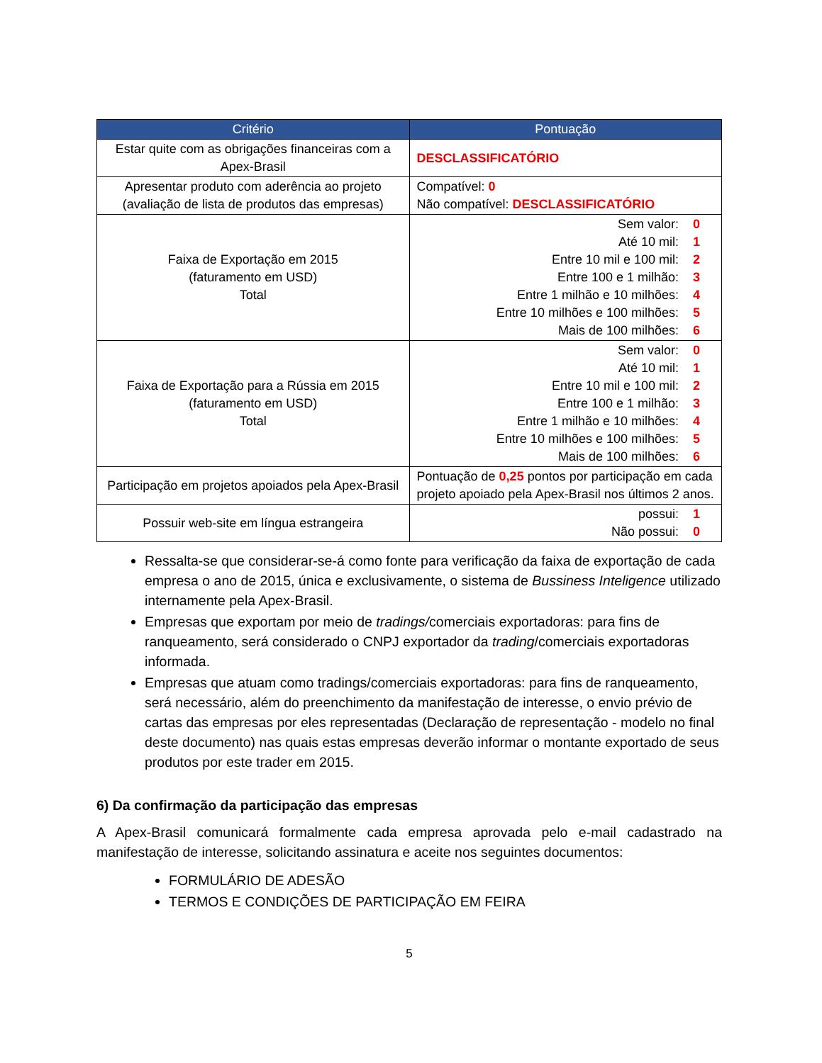| Critério | Pontuação |
| --- | --- |
| Estar quite com as obrigações financeiras com a Apex-Brasil | DESCLASSIFICATÓRIO |
| Apresentar produto com aderência ao projeto (avaliação de lista de produtos das empresas) | Compatível: 0 Não compatível: DESCLASSIFICATÓRIO |
| Faixa de Exportação em 2015 (faturamento em USD) Total | Sem valor: 0 Até 10 mil: 1 Entre 10 mil e 100 mil: 2 Entre 100 e 1 milhão: 3 Entre 1 milhão e 10 milhões: 4 Entre 10 milhões e 100 milhões: 5 Mais de 100 milhões: 6 |
| Faixa de Exportação para a Rússia em 2015 (faturamento em USD) Total | Sem valor: 0 Até 10 mil: 1 Entre 10 mil e 100 mil: 2 Entre 100 e 1 milhão: 3 Entre 1 milhão e 10 milhões: 4 Entre 10 milhões e 100 milhões: 5 Mais de 100 milhões: 6 |
| Participação em projetos apoiados pela Apex-Brasil | Pontuação de 0,25 pontos por participação em cada projeto apoiado pela Apex-Brasil nos últimos 2 anos. |
| Possuir web-site em língua estrangeira | possui: 1 Não possui: 0 |
Ressalta-se que considerar-se-á como fonte para verificação da faixa de exportação de cada empresa o ano de 2015, única e exclusivamente, o sistema de Bussiness Inteligence utilizado internamente pela Apex-Brasil.
Empresas que exportam por meio de tradings/comerciais exportadoras: para fins de ranqueamento, será considerado o CNPJ exportador da trading/comerciais exportadoras informada.
Empresas que atuam como tradings/comerciais exportadoras: para fins de ranqueamento, será necessário, além do preenchimento da manifestação de interesse, o envio prévio de cartas das empresas por eles representadas (Declaração de representação - modelo no final deste documento) nas quais estas empresas deverão informar o montante exportado de seus produtos por este trader em 2015.
6) Da confirmação da participação das empresas
A Apex-Brasil comunicará formalmente cada empresa aprovada pelo e-mail cadastrado na manifestação de interesse, solicitando assinatura e aceite nos seguintes documentos:
FORMULÁRIO DE ADESÃO
TERMOS E CONDIÇÕES DE PARTICIPAÇÃO EM FEIRA
5